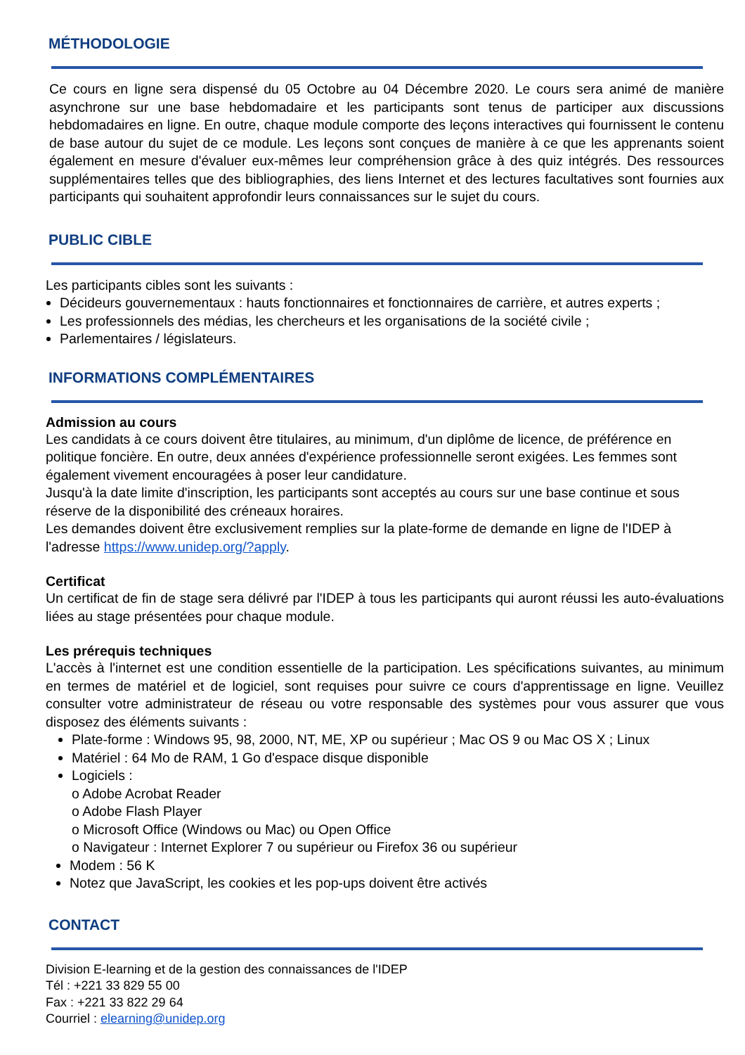MÉTHODOLOGIE
Ce cours en ligne sera dispensé du 05 Octobre au 04 Décembre 2020. Le cours sera animé de manière asynchrone sur une base hebdomadaire et les participants sont tenus de participer aux discussions hebdomadaires en ligne. En outre, chaque module comporte des leçons interactives qui fournissent le contenu de base autour du sujet de ce module. Les leçons sont conçues de manière à ce que les apprenants soient également en mesure d'évaluer eux-mêmes leur compréhension grâce à des quiz intégrés. Des ressources supplémentaires telles que des bibliographies, des liens Internet et des lectures facultatives sont fournies aux participants qui souhaitent approfondir leurs connaissances sur le sujet du cours.
PUBLIC CIBLE
Les participants cibles sont les suivants :
Décideurs gouvernementaux : hauts fonctionnaires et fonctionnaires de carrière, et autres experts ;
Les professionnels des médias, les chercheurs et les organisations de la société civile ;
Parlementaires / législateurs.
INFORMATIONS COMPLÉMENTAIRES
Admission au cours
Les candidats à ce cours doivent être titulaires, au minimum, d'un diplôme de licence, de préférence en politique foncière. En outre, deux années d'expérience professionnelle seront exigées. Les femmes sont également vivement encouragées à poser leur candidature.
Jusqu'à la date limite d'inscription, les participants sont acceptés au cours sur une base continue et sous réserve de la disponibilité des créneaux horaires.
Les demandes doivent être exclusivement remplies sur la plate-forme de demande en ligne de l'IDEP à l'adresse https://www.unidep.org/?apply.
Certificat
Un certificat de fin de stage sera délivré par l'IDEP à tous les participants qui auront réussi les auto-évaluations liées au stage présentées pour chaque module.
Les prérequis techniques
L'accès à l'internet est une condition essentielle de la participation. Les spécifications suivantes, au minimum en termes de matériel et de logiciel, sont requises pour suivre ce cours d'apprentissage en ligne. Veuillez consulter votre administrateur de réseau ou votre responsable des systèmes pour vous assurer que vous disposez des éléments suivants :
Plate-forme : Windows 95, 98, 2000, NT, ME, XP ou supérieur ; Mac OS 9 ou Mac OS X ; Linux
Matériel : 64 Mo de RAM, 1 Go d'espace disque disponible
Logiciels :
o Adobe Acrobat Reader
o Adobe Flash Player
o Microsoft Office (Windows ou Mac) ou Open Office
o Navigateur : Internet Explorer 7 ou supérieur ou Firefox 36 ou supérieur
Modem : 56 K
Notez que JavaScript, les cookies et les pop-ups doivent être activés
CONTACT
Division E-learning et de la gestion des connaissances de l'IDEP
Tél : +221 33 829 55 00
Fax : +221 33 822 29 64
Courriel : elearning@unidep.org